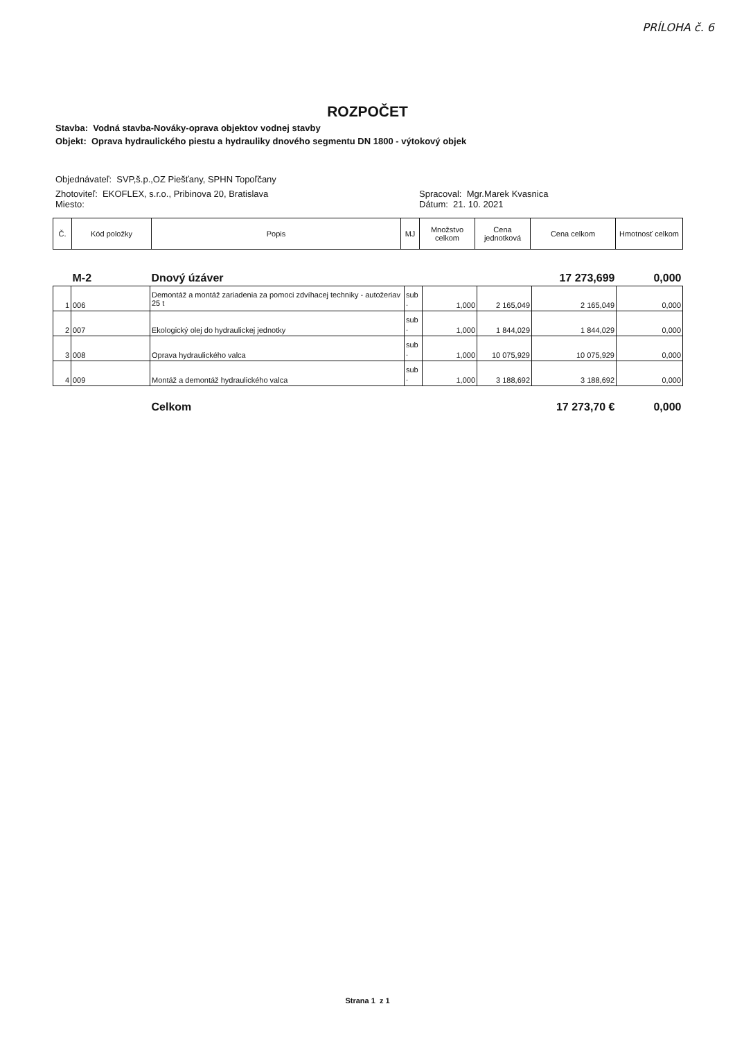PRÍLOHA č. 6
ROZPOČET
Stavba: Vodná stavba-Nováky-oprava objektov vodnej stavby
Objekt: Oprava hydraulického piestu a hydrauliky dnového segmentu DN 1800 - výtokový objek
Objednávateľ: SVP,š.p.,OZ Piešťany, SPHN Topoľčany
Zhotoviteľ: EKOFLEX, s.r.o., Pribinova 20, Bratislava
Miesto:
Spracoval: Mgr.Marek Kvasnica
Dátum: 21. 10. 2021
| Č. | Kód položky | Popis | MJ | Množstvo celkom | Cena jednotková | Cena celkom | Hmotnosť celkom |
| --- | --- | --- | --- | --- | --- | --- | --- |
| | M-2 | Dnový úzáver | | | | 17 273,699 | 0,000 |
| 1 | 006 | Demontáž a montáž zariadenia za pomoci zdvíhacej techniky - autožeriav 25 t | sub . | 1,000 | 2 165,049 | 2 165,049 | 0,000 |
| 2 | 007 | Ekologický olej do hydraulickej jednotky | sub . | 1,000 | 1 844,029 | 1 844,029 | 0,000 |
| 3 | 008 | Oprava hydraulického valca | sub . | 1,000 | 10 075,929 | 10 075,929 | 0,000 |
| 4 | 009 | Montáž a demontáž hydraulického valca | sub . | 1,000 | 3 188,692 | 3 188,692 | 0,000 |
| | | Celkom | | | | 17 273,70 € | 0,000 |
Strana 1 z 1